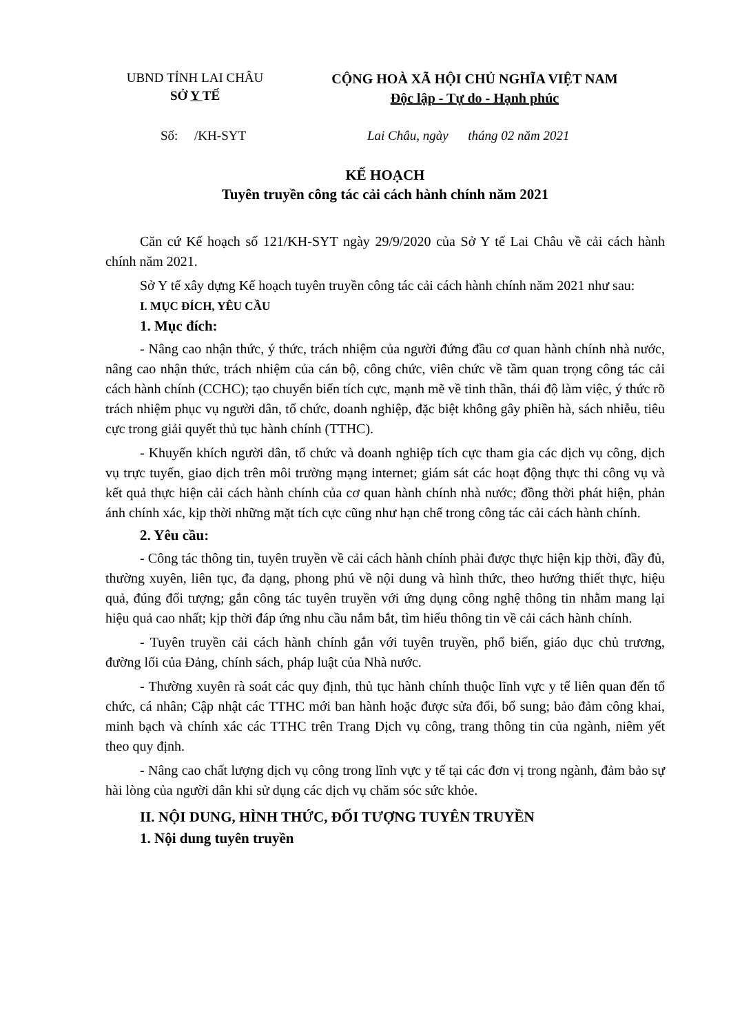UBND TỈNH LAI CHÂU
SỞ Y TẾ
CỘNG HOÀ XÃ HỘI CHỦ NGHĨA VIỆT NAM
Độc lập - Tự do - Hạnh phúc
Số: /KH-SYT Lai Châu, ngày tháng 02 năm 2021
KẾ HOẠCH
Tuyên truyền công tác cải cách hành chính năm 2021
Căn cứ Kế hoạch số 121/KH-SYT ngày 29/9/2020 của Sở Y tế Lai Châu về cải cách hành chính năm 2021.
Sở Y tế xây dựng Kế hoạch tuyên truyền công tác cải cách hành chính năm 2021 như sau:
I. MỤC ĐÍCH, YÊU CẦU
1. Mục đích:
- Nâng cao nhận thức, ý thức, trách nhiệm của người đứng đầu cơ quan hành chính nhà nước, nâng cao nhận thức, trách nhiệm của cán bộ, công chức, viên chức về tầm quan trọng công tác cải cách hành chính (CCHC); tạo chuyển biến tích cực, mạnh mẽ về tinh thần, thái độ làm việc, ý thức rõ trách nhiệm phục vụ người dân, tổ chức, doanh nghiệp, đặc biệt không gây phiền hà, sách nhiễu, tiêu cực trong giải quyết thủ tục hành chính (TTHC).
- Khuyến khích người dân, tổ chức và doanh nghiệp tích cực tham gia các dịch vụ công, dịch vụ trực tuyến, giao dịch trên môi trường mạng internet; giám sát các hoạt động thực thi công vụ và kết quả thực hiện cải cách hành chính của cơ quan hành chính nhà nước; đồng thời phát hiện, phản ánh chính xác, kịp thời những mặt tích cực cũng như hạn chế trong công tác cải cách hành chính.
2. Yêu cầu:
- Công tác thông tin, tuyên truyền về cải cách hành chính phải được thực hiện kịp thời, đầy đủ, thường xuyên, liên tục, đa dạng, phong phú về nội dung và hình thức, theo hướng thiết thực, hiệu quả, đúng đối tượng; gắn công tác tuyên truyền với ứng dụng công nghệ thông tin nhằm mang lại hiệu quả cao nhất; kịp thời đáp ứng nhu cầu nắm bắt, tìm hiểu thông tin về cải cách hành chính.
- Tuyên truyền cải cách hành chính gắn với tuyên truyền, phổ biến, giáo dục chủ trương, đường lối của Đảng, chính sách, pháp luật của Nhà nước.
- Thường xuyên rà soát các quy định, thủ tục hành chính thuộc lĩnh vực y tế liên quan đến tổ chức, cá nhân; Cập nhật các TTHC mới ban hành hoặc được sửa đổi, bổ sung; bảo đảm công khai, minh bạch và chính xác các TTHC trên Trang Dịch vụ công, trang thông tin của ngành, niêm yết theo quy định.
- Nâng cao chất lượng dịch vụ công trong lĩnh vực y tế tại các đơn vị trong ngành, đảm bảo sự hài lòng của người dân khi sử dụng các dịch vụ chăm sóc sức khỏe.
II. NỘI DUNG, HÌNH THỨC, ĐỐI TƯỢNG TUYÊN TRUYỀN
1. Nội dung tuyên truyền